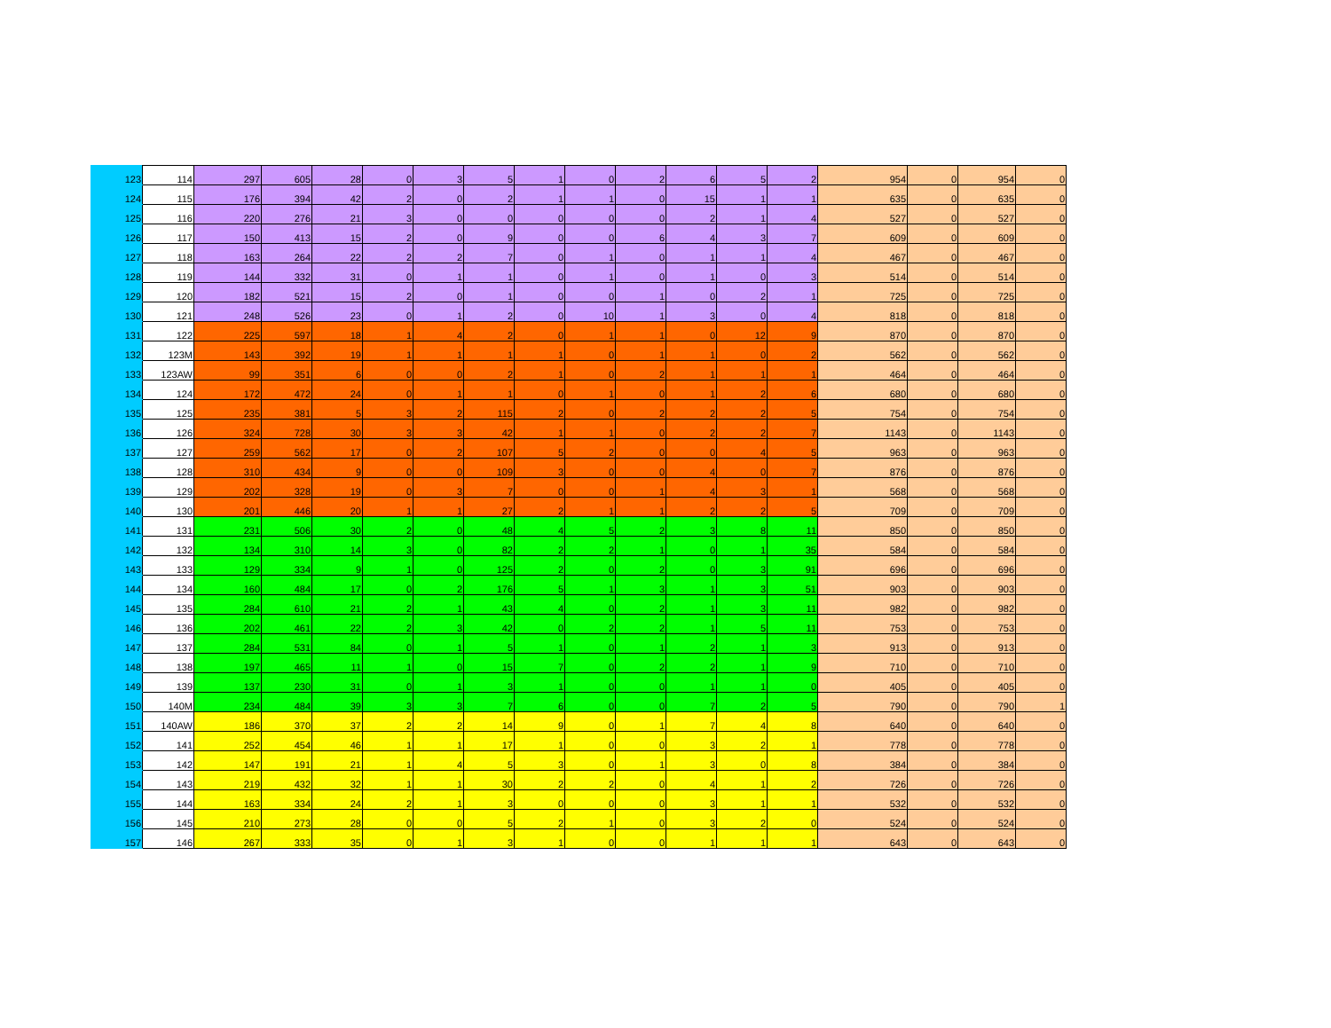| 123 | 114 | 297 | 605 | 28 | 0 | 3 | 5 | 1 | 0 | 2 | 6 | 5 | 2 | 954 | 0 | 954 | 0 |
| 124 | 115 | 176 | 394 | 42 | 2 | 0 | 2 | 1 | 1 | 0 | 15 | 1 | 1 | 635 | 0 | 635 | 0 |
| 125 | 116 | 220 | 276 | 21 | 3 | 0 | 0 | 0 | 0 | 0 | 2 | 1 | 4 | 527 | 0 | 527 | 0 |
| 126 | 117 | 150 | 413 | 15 | 2 | 0 | 9 | 0 | 0 | 6 | 4 | 3 | 7 | 609 | 0 | 609 | 0 |
| 127 | 118 | 163 | 264 | 22 | 2 | 2 | 7 | 0 | 1 | 0 | 1 | 1 | 4 | 467 | 0 | 467 | 0 |
| 128 | 119 | 144 | 332 | 31 | 0 | 1 | 1 | 0 | 1 | 0 | 1 | 0 | 3 | 514 | 0 | 514 | 0 |
| 129 | 120 | 182 | 521 | 15 | 2 | 0 | 1 | 0 | 0 | 1 | 0 | 2 | 1 | 725 | 0 | 725 | 0 |
| 130 | 121 | 248 | 526 | 23 | 0 | 1 | 2 | 0 | 10 | 1 | 3 | 0 | 4 | 818 | 0 | 818 | 0 |
| 131 | 122 | 225 | 597 | 18 | 1 | 4 | 2 | 0 | 1 | 1 | 0 | 12 | 9 | 870 | 0 | 870 | 0 |
| 132 | 123M | 143 | 392 | 19 | 1 | 1 | 1 | 1 | 0 | 1 | 1 | 0 | 2 | 562 | 0 | 562 | 0 |
| 133 | 123AW | 99 | 351 | 6 | 0 | 0 | 2 | 1 | 0 | 2 | 1 | 1 | 1 | 464 | 0 | 464 | 0 |
| 134 | 124 | 172 | 472 | 24 | 0 | 1 | 1 | 0 | 1 | 0 | 1 | 2 | 6 | 680 | 0 | 680 | 0 |
| 135 | 125 | 235 | 381 | 5 | 3 | 2 | 115 | 2 | 0 | 2 | 2 | 2 | 5 | 754 | 0 | 754 | 0 |
| 136 | 126 | 324 | 728 | 30 | 3 | 3 | 42 | 1 | 1 | 0 | 2 | 2 | 7 | 1143 | 0 | 1143 | 0 |
| 137 | 127 | 259 | 562 | 17 | 0 | 2 | 107 | 5 | 2 | 0 | 0 | 4 | 5 | 963 | 0 | 963 | 0 |
| 138 | 128 | 310 | 434 | 9 | 0 | 0 | 109 | 3 | 0 | 0 | 4 | 0 | 7 | 876 | 0 | 876 | 0 |
| 139 | 129 | 202 | 328 | 19 | 0 | 3 | 7 | 0 | 0 | 1 | 4 | 3 | 1 | 568 | 0 | 568 | 0 |
| 140 | 130 | 201 | 446 | 20 | 1 | 1 | 27 | 2 | 1 | 1 | 2 | 2 | 5 | 709 | 0 | 709 | 0 |
| 141 | 131 | 231 | 506 | 30 | 2 | 0 | 48 | 4 | 5 | 2 | 3 | 8 | 11 | 850 | 0 | 850 | 0 |
| 142 | 132 | 134 | 310 | 14 | 3 | 0 | 82 | 2 | 2 | 1 | 0 | 1 | 35 | 584 | 0 | 584 | 0 |
| 143 | 133 | 129 | 334 | 9 | 1 | 0 | 125 | 2 | 0 | 2 | 0 | 3 | 91 | 696 | 0 | 696 | 0 |
| 144 | 134 | 160 | 484 | 17 | 0 | 2 | 176 | 5 | 1 | 3 | 1 | 3 | 51 | 903 | 0 | 903 | 0 |
| 145 | 135 | 284 | 610 | 21 | 2 | 1 | 43 | 4 | 0 | 2 | 1 | 3 | 11 | 982 | 0 | 982 | 0 |
| 146 | 136 | 202 | 461 | 22 | 2 | 3 | 42 | 0 | 2 | 2 | 1 | 5 | 11 | 753 | 0 | 753 | 0 |
| 147 | 137 | 284 | 531 | 84 | 0 | 1 | 5 | 1 | 0 | 1 | 2 | 1 | 3 | 913 | 0 | 913 | 0 |
| 148 | 138 | 197 | 465 | 11 | 1 | 0 | 15 | 7 | 0 | 2 | 2 | 1 | 9 | 710 | 0 | 710 | 0 |
| 149 | 139 | 137 | 230 | 31 | 0 | 1 | 3 | 1 | 0 | 0 | 1 | 1 | 0 | 405 | 0 | 405 | 0 |
| 150 | 140M | 234 | 484 | 39 | 3 | 3 | 7 | 6 | 0 | 0 | 7 | 2 | 5 | 790 | 0 | 790 | 1 |
| 151 | 140AW | 186 | 370 | 37 | 2 | 2 | 14 | 9 | 0 | 1 | 7 | 4 | 8 | 640 | 0 | 640 | 0 |
| 152 | 141 | 252 | 454 | 46 | 1 | 1 | 17 | 1 | 0 | 0 | 3 | 2 | 1 | 778 | 0 | 778 | 0 |
| 153 | 142 | 147 | 191 | 21 | 1 | 4 | 5 | 3 | 0 | 1 | 3 | 0 | 8 | 384 | 0 | 384 | 0 |
| 154 | 143 | 219 | 432 | 32 | 1 | 1 | 30 | 2 | 2 | 0 | 4 | 1 | 2 | 726 | 0 | 726 | 0 |
| 155 | 144 | 163 | 334 | 24 | 2 | 1 | 3 | 0 | 0 | 0 | 3 | 1 | 1 | 532 | 0 | 532 | 0 |
| 156 | 145 | 210 | 273 | 28 | 0 | 0 | 5 | 2 | 1 | 0 | 3 | 2 | 0 | 524 | 0 | 524 | 0 |
| 157 | 146 | 267 | 333 | 35 | 0 | 1 | 3 | 1 | 0 | 0 | 1 | 1 | 1 | 643 | 0 | 643 | 0 |